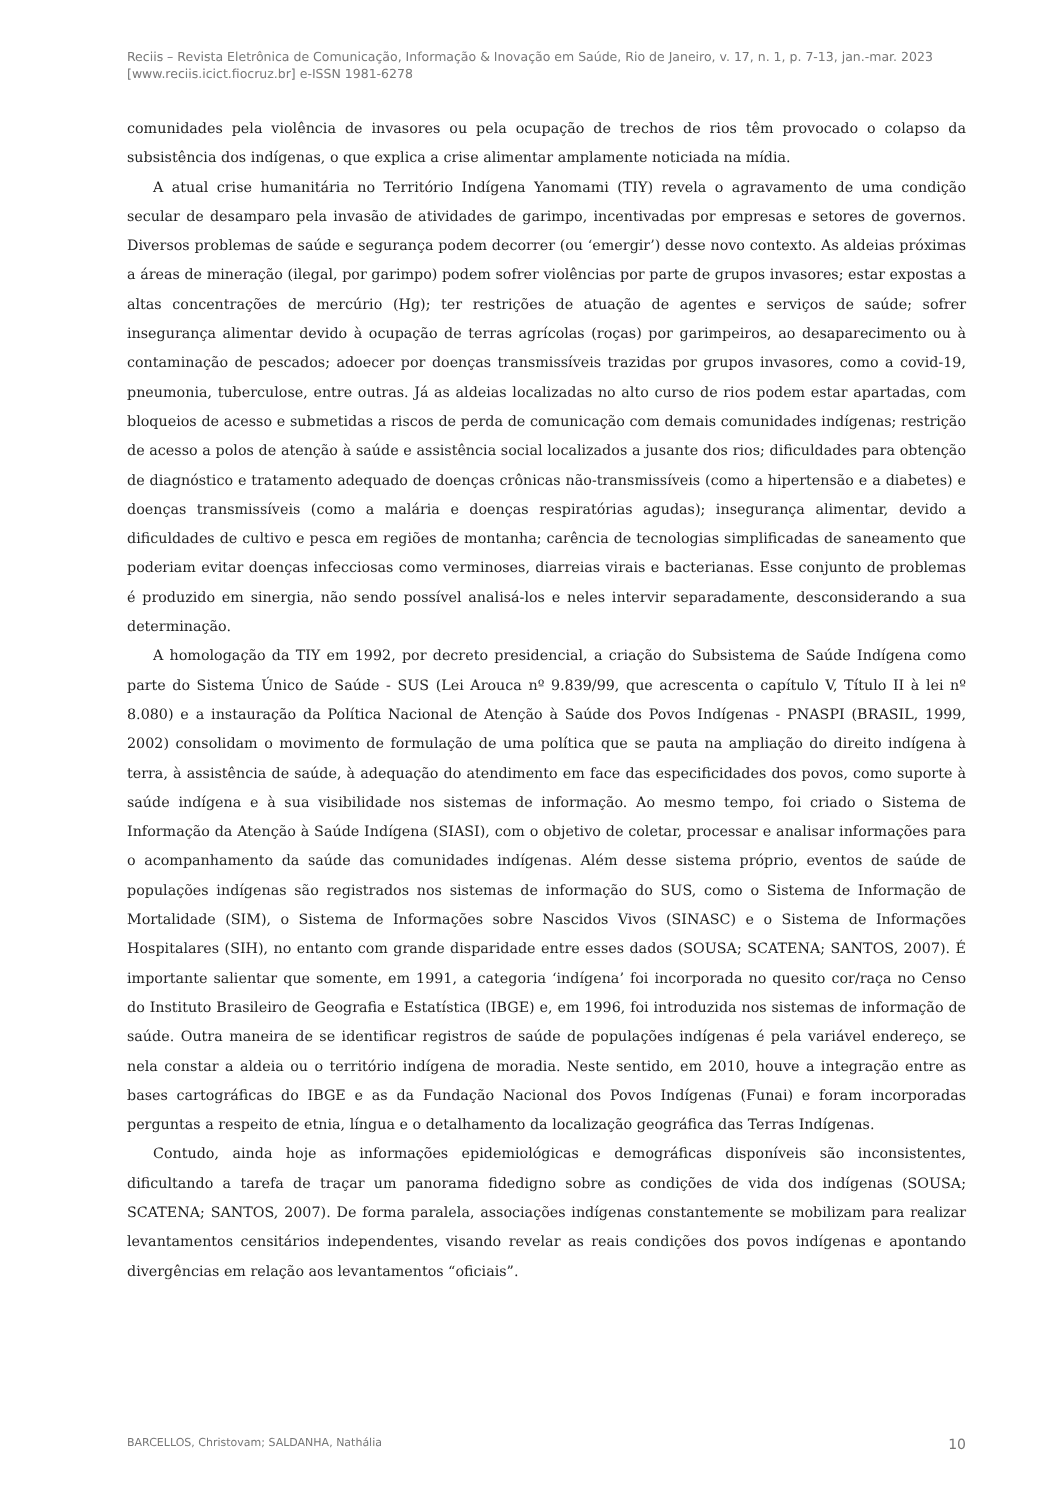Reciis – Revista Eletrônica de Comunicação, Informação & Inovação em Saúde, Rio de Janeiro, v. 17, n. 1, p. 7-13, jan.-mar. 2023
[www.reciis.icict.fiocruz.br] e-ISSN 1981-6278
comunidades pela violência de invasores ou pela ocupação de trechos de rios têm provocado o colapso da subsistência dos indígenas, o que explica a crise alimentar amplamente noticiada na mídia.
A atual crise humanitária no Território Indígena Yanomami (TIY) revela o agravamento de uma condição secular de desamparo pela invasão de atividades de garimpo, incentivadas por empresas e setores de governos. Diversos problemas de saúde e segurança podem decorrer (ou ‘emergir’) desse novo contexto. As aldeias próximas a áreas de mineração (ilegal, por garimpo) podem sofrer violências por parte de grupos invasores; estar expostas a altas concentrações de mercúrio (Hg); ter restrições de atuação de agentes e serviços de saúde; sofrer insegurança alimentar devido à ocupação de terras agrícolas (roças) por garimpeiros, ao desaparecimento ou à contaminação de pescados; adoecer por doenças transmissíveis trazidas por grupos invasores, como a covid-19, pneumonia, tuberculose, entre outras. Já as aldeias localizadas no alto curso de rios podem estar apartadas, com bloqueios de acesso e submetidas a riscos de perda de comunicação com demais comunidades indígenas; restrição de acesso a polos de atenção à saúde e assistência social localizados a jusante dos rios; dificuldades para obtenção de diagnóstico e tratamento adequado de doenças crônicas não-transmissíveis (como a hipertensão e a diabetes) e doenças transmissíveis (como a malária e doenças respiratórias agudas); insegurança alimentar, devido a dificuldades de cultivo e pesca em regiões de montanha; carência de tecnologias simplificadas de saneamento que poderiam evitar doenças infecciosas como verminoses, diarreias virais e bacterianas. Esse conjunto de problemas é produzido em sinergia, não sendo possível analisá-los e neles intervir separadamente, desconsiderando a sua determinação.
A homologação da TIY em 1992, por decreto presidencial, a criação do Subsistema de Saúde Indígena como parte do Sistema Único de Saúde - SUS (Lei Arouca nº 9.839/99, que acrescenta o capítulo V, Título II à lei nº 8.080) e a instauração da Política Nacional de Atenção à Saúde dos Povos Indígenas - PNASPI (BRASIL, 1999, 2002) consolidam o movimento de formulação de uma política que se pauta na ampliação do direito indígena à terra, à assistência de saúde, à adequação do atendimento em face das especificidades dos povos, como suporte à saúde indígena e à sua visibilidade nos sistemas de informação. Ao mesmo tempo, foi criado o Sistema de Informação da Atenção à Saúde Indígena (SIASI), com o objetivo de coletar, processar e analisar informações para o acompanhamento da saúde das comunidades indígenas. Além desse sistema próprio, eventos de saúde de populações indígenas são registrados nos sistemas de informação do SUS, como o Sistema de Informação de Mortalidade (SIM), o Sistema de Informações sobre Nascidos Vivos (SINASC) e o Sistema de Informações Hospitalares (SIH), no entanto com grande disparidade entre esses dados (SOUSA; SCATENA; SANTOS, 2007). É importante salientar que somente, em 1991, a categoria ‘indígena’ foi incorporada no quesito cor/raça no Censo do Instituto Brasileiro de Geografia e Estatística (IBGE) e, em 1996, foi introduzida nos sistemas de informação de saúde. Outra maneira de se identificar registros de saúde de populações indígenas é pela variável endereço, se nela constar a aldeia ou o território indígena de moradia. Neste sentido, em 2010, houve a integração entre as bases cartográficas do IBGE e as da Fundação Nacional dos Povos Indígenas (Funai) e foram incorporadas perguntas a respeito de etnia, língua e o detalhamento da localização geográfica das Terras Indígenas.
Contudo, ainda hoje as informações epidemiológicas e demográficas disponíveis são inconsistentes, dificultando a tarefa de traçar um panorama fidedigno sobre as condições de vida dos indígenas (SOUSA; SCATENA; SANTOS, 2007). De forma paralela, associações indígenas constantemente se mobilizam para realizar levantamentos censitários independentes, visando revelar as reais condições dos povos indígenas e apontando divergências em relação aos levantamentos “oficiais”.
BARCELLOS, Christovam; SALDANHA, Nathália 10